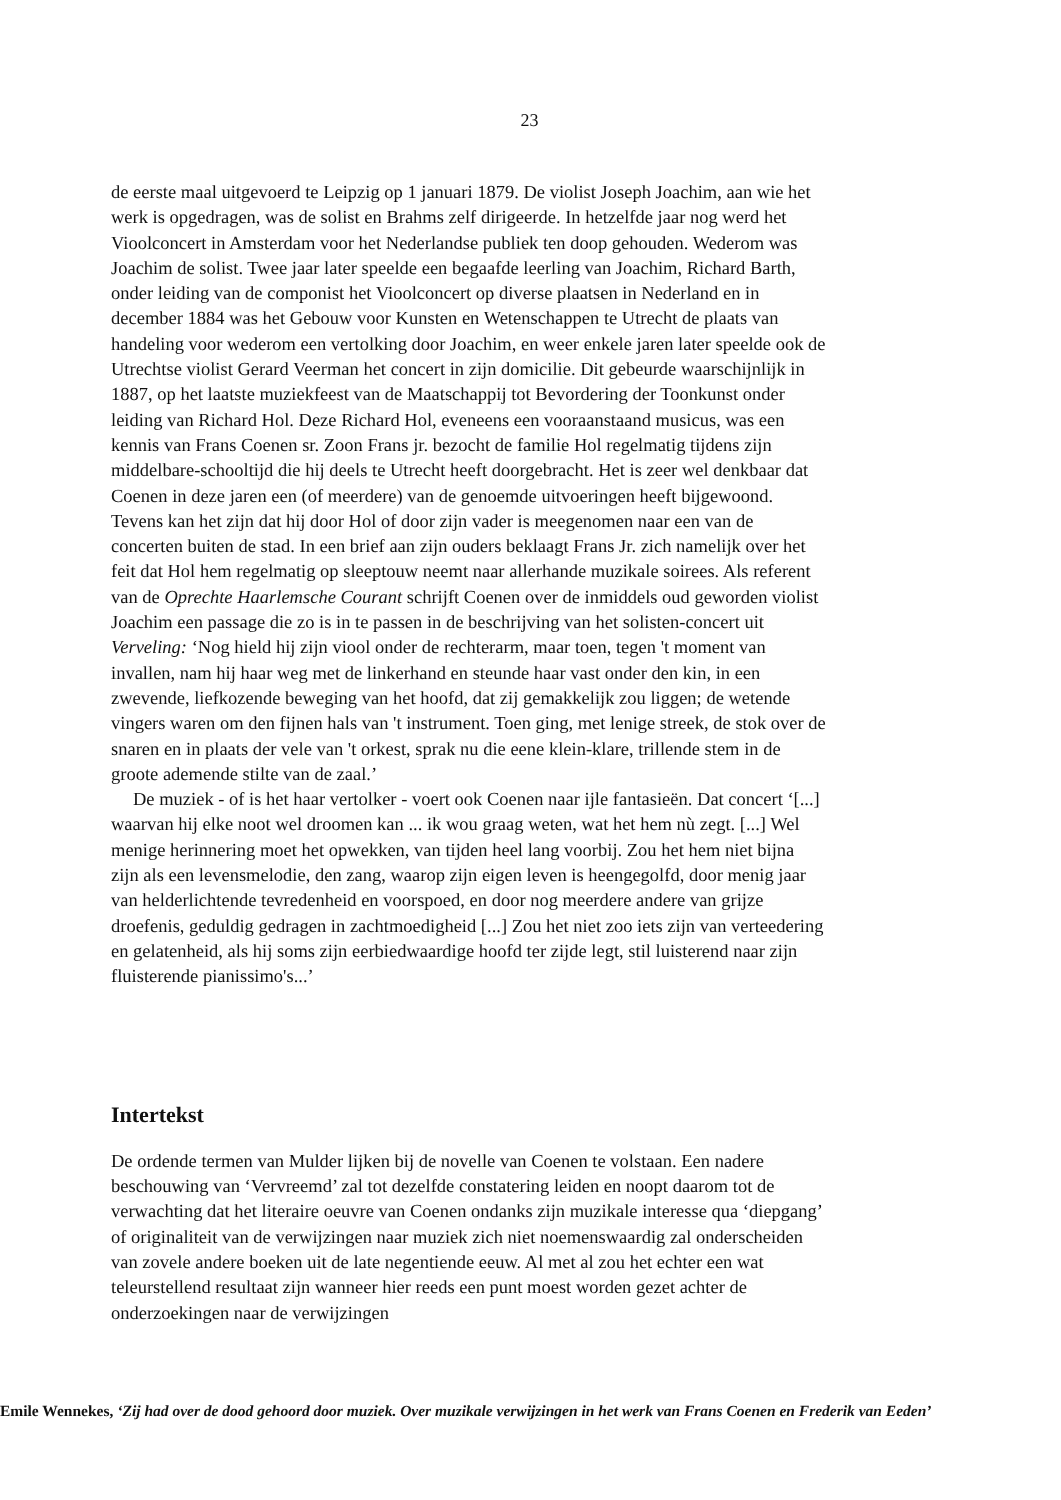23
de eerste maal uitgevoerd te Leipzig op 1 januari 1879. De violist Joseph Joachim, aan wie het werk is opgedragen, was de solist en Brahms zelf dirigeerde. In hetzelfde jaar nog werd het Vioolconcert in Amsterdam voor het Nederlandse publiek ten doop gehouden. Wederom was Joachim de solist. Twee jaar later speelde een begaafde leerling van Joachim, Richard Barth, onder leiding van de componist het Vioolconcert op diverse plaatsen in Nederland en in december 1884 was het Gebouw voor Kunsten en Wetenschappen te Utrecht de plaats van handeling voor wederom een vertolking door Joachim, en weer enkele jaren later speelde ook de Utrechtse violist Gerard Veerman het concert in zijn domicilie. Dit gebeurde waarschijnlijk in 1887, op het laatste muziekfeest van de Maatschappij tot Bevordering der Toonkunst onder leiding van Richard Hol. Deze Richard Hol, eveneens een vooraanstaand musicus, was een kennis van Frans Coenen sr. Zoon Frans jr. bezocht de familie Hol regelmatig tijdens zijn middelbare-schooltijd die hij deels te Utrecht heeft doorgebracht. Het is zeer wel denkbaar dat Coenen in deze jaren een (of meerdere) van de genoemde uitvoeringen heeft bijgewoond. Tevens kan het zijn dat hij door Hol of door zijn vader is meegenomen naar een van de concerten buiten de stad. In een brief aan zijn ouders beklaagt Frans Jr. zich namelijk over het feit dat Hol hem regelmatig op sleeptouw neemt naar allerhande muzikale soirees. Als referent van de Oprechte Haarlemsche Courant schrijft Coenen over de inmiddels oud geworden violist Joachim een passage die zo is in te passen in de beschrijving van het solisten-concert uit Verveling: ‘Nog hield hij zijn viool onder de rechterarm, maar toen, tegen 't moment van invallen, nam hij haar weg met de linkerhand en steunde haar vast onder den kin, in een zwevende, liefkozende beweging van het hoofd, dat zij gemakkelijk zou liggen; de wetende vingers waren om den fijnen hals van 't instrument. Toen ging, met lenige streek, de stok over de snaren en in plaats der vele van 't orkest, sprak nu die eene klein-klare, trillende stem in de groote ademende stilte van de zaal.’
De muziek - of is het haar vertolker - voert ook Coenen naar ijle fantasieën. Dat concert ‘[...] waarvan hij elke noot wel droomen kan ... ik wou graag weten, wat het hem nù zegt. [...] Wel menige herinnering moet het opwekken, van tijden heel lang voorbij. Zou het hem niet bijna zijn als een levensmelodie, den zang, waarop zijn eigen leven is heengegolfd, door menig jaar van helderlichtende tevredenheid en voorspoed, en door nog meerdere andere van grijze droefenis, geduldig gedragen in zachtmoedigheid [...] Zou het niet zoo iets zijn van verteedering en gelatenheid, als hij soms zijn eerbiedwaardige hoofd ter zijde legt, stil luisterend naar zijn fluisterende pianissimo's...’
Intertekst
De ordende termen van Mulder lijken bij de novelle van Coenen te volstaan. Een nadere beschouwing van ‘Vervreemd’ zal tot dezelfde constatering leiden en noopt daarom tot de verwachting dat het literaire oeuvre van Coenen ondanks zijn muzikale interesse qua ‘diepgang’ of originaliteit van de verwijzingen naar muziek zich niet noemenswaardig zal onderscheiden van zovele andere boeken uit de late negentiende eeuw. Al met al zou het echter een wat teleurstellend resultaat zijn wanneer hier reeds een punt moest worden gezet achter de onderzoekingen naar de verwijzingen
Emile Wennekes, ‘Zij had over de dood gehoord door muziek. Over muzikale verwijzingen in het werk van Frans Coenen en Frederik van Eeden’